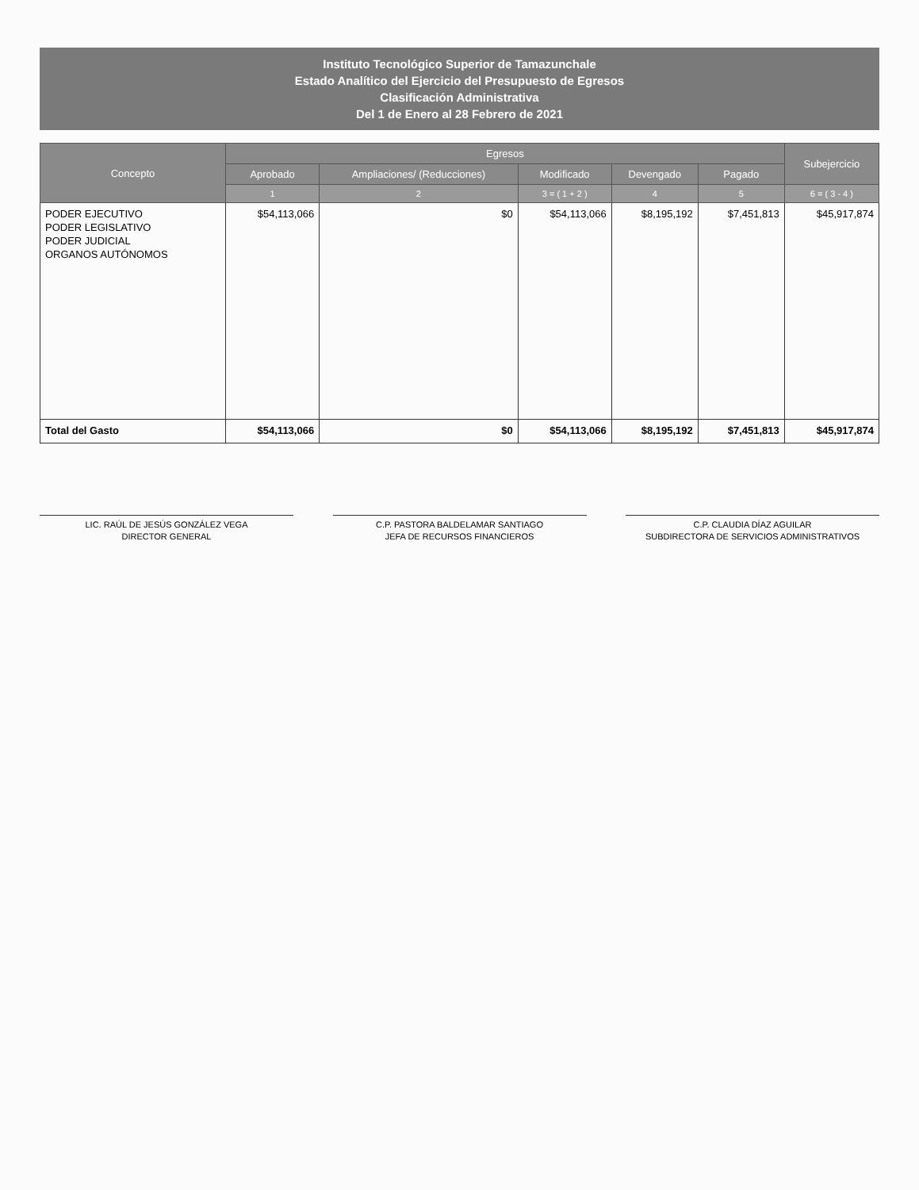Instituto Tecnológico Superior de Tamazunchale
Estado Analítico del Ejercicio del Presupuesto de Egresos
Clasificación Administrativa
Del 1 de Enero al 28 Febrero de 2021
| Concepto | Egresos | | | | | Subejercicio |
| --- | --- | --- | --- | --- | --- | --- |
| | Aprobado | Ampliaciones/ (Reducciones) | Modificado | Devengado | Pagado | |
| | 1 | 2 | 3 = ( 1 + 2 ) | 4 | 5 | 6 = ( 3 - 4 ) |
| PODER EJECUTIVO PODER LEGISLATIVO PODER JUDICIAL ORGANOS AUTÓNOMOS | $54,113,066 | $0 | $54,113,066 | $8,195,192 | $7,451,813 | $45,917,874 |
| Total del Gasto | $54,113,066 | $0 | $54,113,066 | $8,195,192 | $7,451,813 | $45,917,874 |
LIC. RAÚL DE JESÚS GONZÁLEZ VEGA
DIRECTOR GENERAL
C.P. PASTORA BALDELAMAR SANTIAGO
JEFA DE RECURSOS FINANCIEROS
C.P. CLAUDIA DÍAZ AGUILAR
SUBDIRECTORA DE SERVICIOS ADMINISTRATIVOS